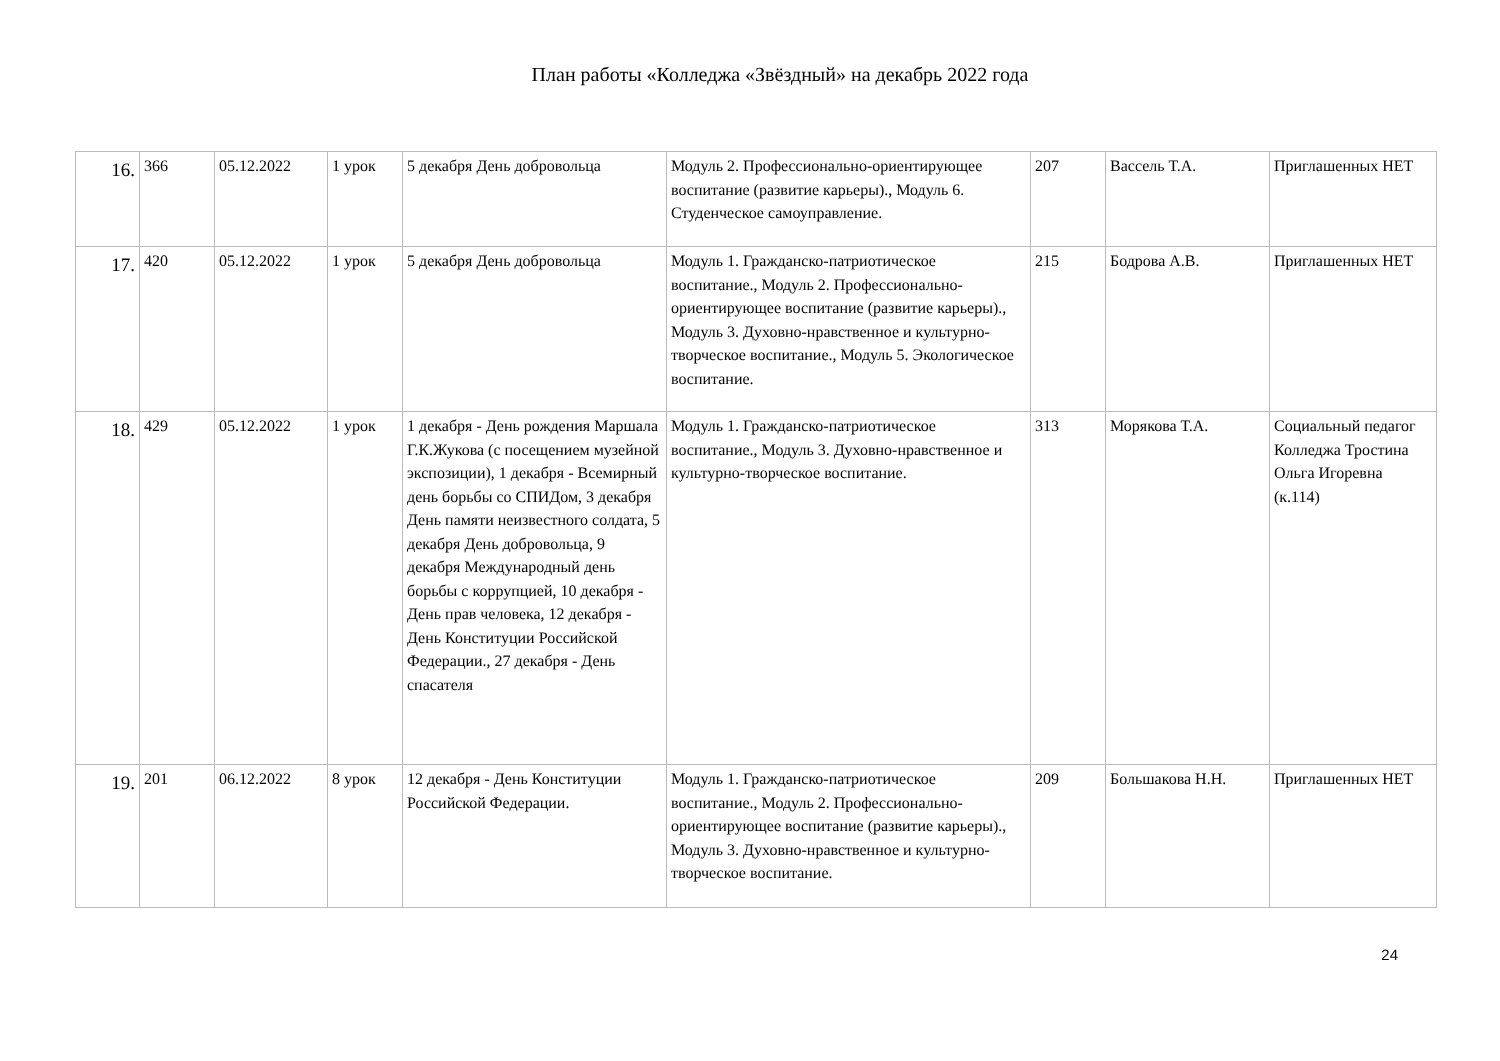План работы «Колледжа «Звёздный» на декабрь 2022 года
| 16. | 366 | 05.12.2022 | 1 урок | 5 декабря День добровольца | Модуль 2. Профессионально-ориентирующее воспитание (развитие карьеры)., Модуль 6. Студенческое самоуправление. | 207 | Вассель Т.А. | Приглашенных НЕТ |
| 17. | 420 | 05.12.2022 | 1 урок | 5 декабря День добровольца | Модуль 1. Гражданско-патриотическое воспитание., Модуль 2. Профессионально-ориентирующее воспитание (развитие карьеры)., Модуль 3. Духовно-нравственное и культурно-творческое воспитание., Модуль 5. Экологическое воспитание. | 215 | Бодрова А.В. | Приглашенных НЕТ |
| 18. | 429 | 05.12.2022 | 1 урок | 1 декабря - День рождения Маршала Г.К.Жукова (с посещением музейной экспозиции), 1 декабря - Всемирный день борьбы со СПИДом, 3 декабря День памяти неизвестного солдата, 5 декабря День добровольца, 9 декабря Международный день борьбы с коррупцией, 10 декабря - День прав человека, 12 декабря - День Конституции Российской Федерации., 27 декабря - День спасателя | Модуль 1. Гражданско-патриотическое воспитание., Модуль 3. Духовно-нравственное и культурно-творческое воспитание. | 313 | Морякова Т.А. | Социальный педагог Колледжа Тростина Ольга Игоревна (к.114) |
| 19. | 201 | 06.12.2022 | 8 урок | 12 декабря - День Конституции Российской Федерации. | Модуль 1. Гражданско-патриотическое воспитание., Модуль 2. Профессионально-ориентирующее воспитание (развитие карьеры)., Модуль 3. Духовно-нравственное и культурно-творческое воспитание. | 209 | Большакова Н.Н. | Приглашенных НЕТ |
24